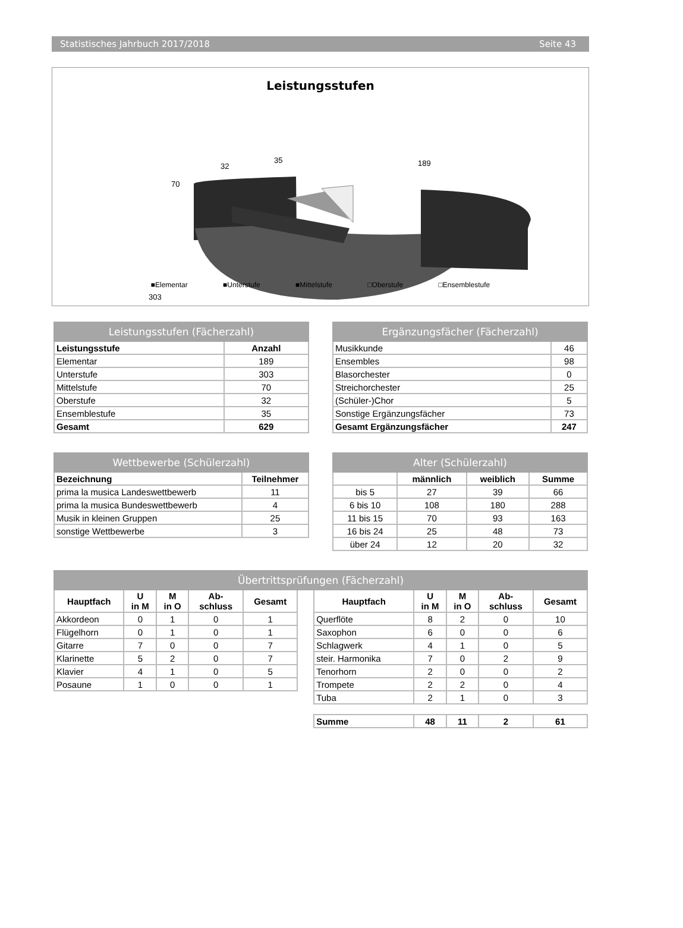Statistisches Jahrbuch 2017/2018 Seite 43
Leistungsstufen
189
303
70
32
35
■Elementar ■Unterstufe ■Mittelstufe □Oberstufe □Ensemblestufe
| Leistungsstufen (Fächerzahl) | |
| --- | --- |
| Leistungsstufe | Anzahl |
| Elementar | 189 |
| Unterstufe | 303 |
| Mittelstufe | 70 |
| Oberstufe | 32 |
| Ensemblestufe | 35 |
| Gesamt | 629 |
| Ergänzungsfächer (Fächerzahl) | |
| --- | --- |
| Musikkunde | 46 |
| Ensembles | 98 |
| Blasorchester | 0 |
| Streichorchester | 25 |
| (Schüler-)Chor | 5 |
| Sonstige Ergänzungsfächer | 73 |
| Gesamt Ergänzungsfächer | 247 |
| Wettbewerbe (Schülerzahl) | |
| --- | --- |
| Bezeichnung | Teilnehmer |
| prima la musica Landeswettbewerb | 11 |
| prima la musica Bundeswettbewerb | 4 |
| Musik in kleinen Gruppen | 25 |
| sonstige Wettbewerbe | 3 |
| Alter (Schülerzahl) | | | |
| --- | --- | --- | --- |
| | männlich | weiblich | Summe |
| bis 5 | 27 | 39 | 66 |
| 6 bis 10 | 108 | 180 | 288 |
| 11 bis 15 | 70 | 93 | 163 |
| 16 bis 24 | 25 | 48 | 73 |
| über 24 | 12 | 20 | 32 |
| Übertrittsprüfungen (Fächerzahl) | | | | | | | | | | |
| --- | --- | --- | --- | --- | --- | --- | --- | --- | --- | --- |
| Hauptfach | U in M | M in O | Ab- schluss | Gesamt | | Hauptfach | U in M | M in O | Ab- schluss | Gesamt |
| Akkordeon | 0 | 1 | 0 | 1 | | Querflöte | 8 | 2 | 0 | 10 |
| Flügelhorn | 0 | 1 | 0 | 1 | | Saxophon | 6 | 0 | 0 | 6 |
| Gitarre | 7 | 0 | 0 | 7 | | Schlagwerk | 4 | 1 | 0 | 5 |
| Klarinette | 5 | 2 | 0 | 7 | | steir. Harmonika | 7 | 0 | 2 | 9 |
| Klavier | 4 | 1 | 0 | 5 | | Tenorhorn | 2 | 0 | 0 | 2 |
| Posaune | 1 | 0 | 0 | 1 | | Trompete | 2 | 2 | 0 | 4 |
| | | | | | | Tuba | 2 | 1 | 0 | 3 |
| | | | | | | Summe | 48 | 11 | 2 | 61 |